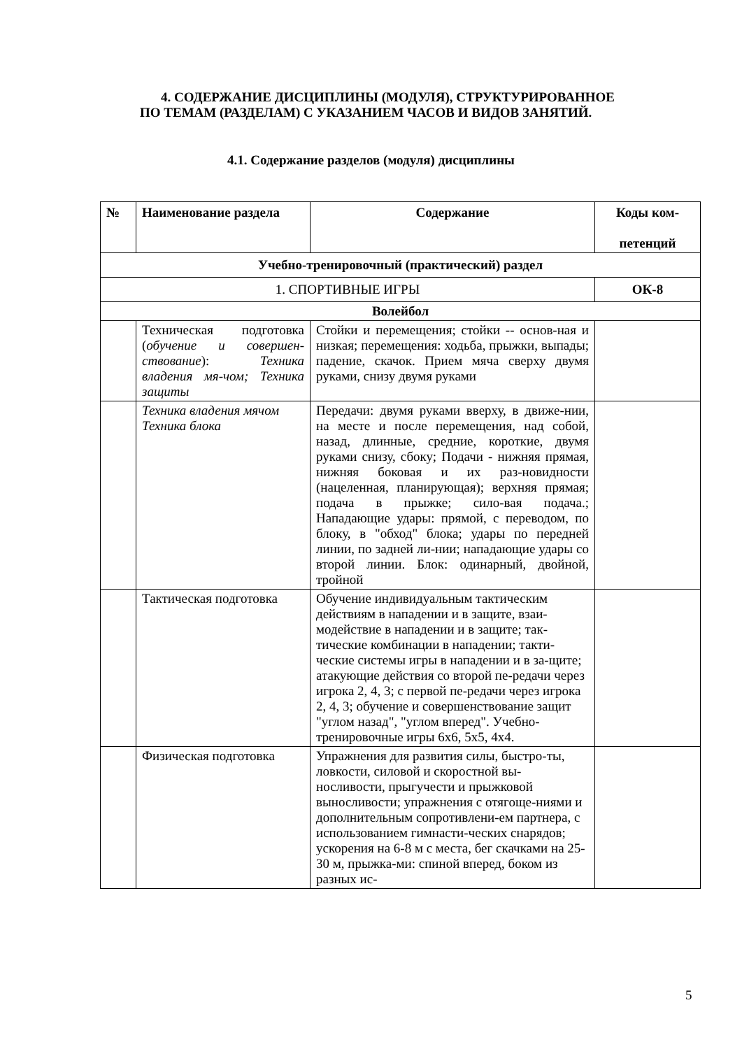4. СОДЕРЖАНИЕ ДИСЦИПЛИНЫ (МОДУЛЯ), СТРУКТУРИРОВАННОЕ
ПО ТЕМАМ (РАЗДЕЛАМ) С УКАЗАНИЕМ ЧАСОВ И ВИДОВ ЗАНЯТИЙ.
4.1. Содержание разделов (модуля) дисциплины
| № | Наименование раздела | Содержание | Коды ком- петенций |
| --- | --- | --- | --- |
| Учебно-тренировочный (практический) раздел | | | |
| 1. СПОРТИВНЫЕ ИГРЫ | | | ОК-8 |
| Волейбол | | | |
| | Техническая подготовка ( обучение и совершен-ствование ): Техника владения мя-чом; Техника защиты | Стойки и перемещения; стойки -- основ-ная и низкая; перемещения: ходьба, прыжки, выпады; падение, скачок. Прием мяча сверху двумя руками, снизу двумя руками | |
| | Техника владения мячом Техника блока | Передачи: двумя руками вверху, в движе-нии, на месте и после перемещения, над собой, назад, длинные, средние, короткие, двумя руками снизу, сбоку; Подачи - нижняя прямая, нижняя боковая и их раз-новидности (нацеленная, планирующая); верхняя прямая; подача в прыжке; сило-вая подача.; Нападающие удары: прямой, с переводом, по блоку, в "обход" блока; удары по передней линии, по задней ли-нии; нападающие удары со второй линии. Блок: одинарный, двойной, тройной | |
| | Тактическая подготовка | Обучение индивидуальным тактическим действиям в нападении и в защите, взаи-модействие в нападении и в защите; так-тические комбинации в нападении; такти-ческие системы игры в нападении и в за-щите; атакующие действия со второй пе-редачи через игрока 2, 4, 3; с первой пе-редачи через игрока 2, 4, 3; обучение и совершенствование защит "углом назад", "углом вперед". Учебно- тренировочные игры 6х6, 5х5, 4х4. | |
| | Физическая подготовка | Упражнения для развития силы, быстро-ты, ловкости, силовой и скоростной вы-носливости, прыгучести и прыжковой выносливости; упражнения с отягоще-ниями и дополнительным сопротивлени-ем партнера, с использованием гимнасти-ческих снарядов; ускорения на 6-8 м с места, бег скачками на 25-30 м, прыжка-ми: спиной вперед, боком из разных ис- | |
5